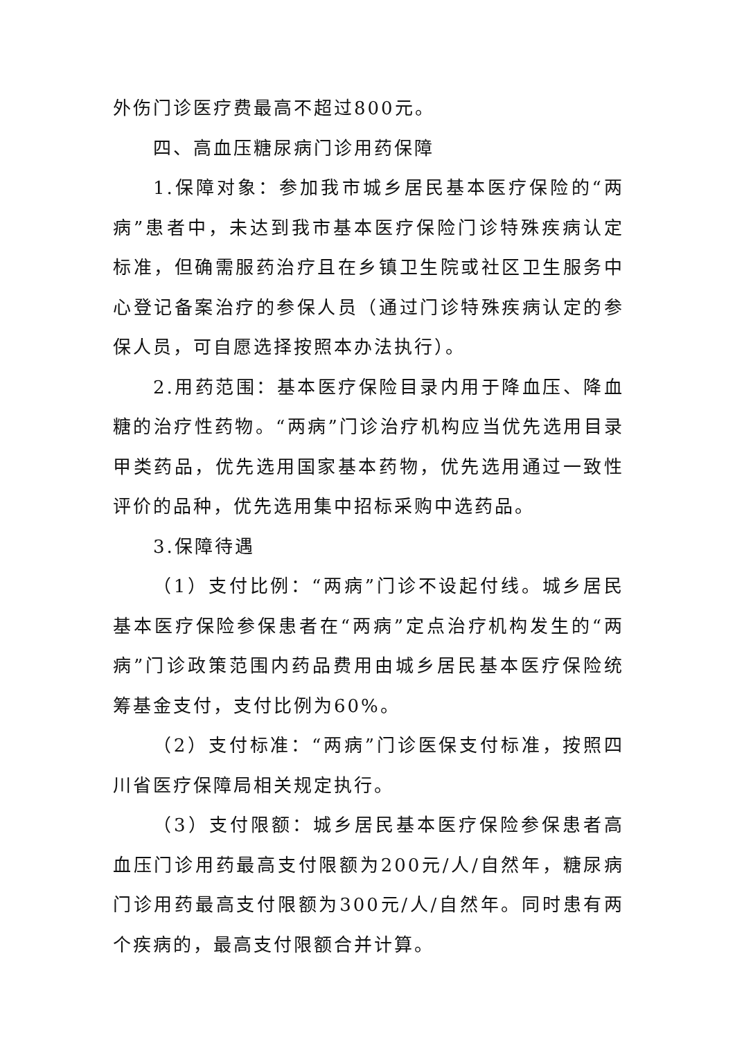外伤门诊医疗费最高不超过800元。
四、高血压糖尿病门诊用药保障
1.保障对象：参加我市城乡居民基本医疗保险的“两病”患者中，未达到我市基本医疗保险门诊特殊疾病认定标准，但确需服药治疗且在乡镇卫生院或社区卫生服务中心登记备案治疗的参保人员（通过门诊特殊疾病认定的参保人员，可自愿选择按照本办法执行）。
2.用药范围：基本医疗保险目录内用于降血压、降血糖的治疗性药物。“两病”门诊治疗机构应当优先选用目录甲类药品，优先选用国家基本药物，优先选用通过一致性评价的品种，优先选用集中招标采购中选药品。
3.保障待遇
（1）支付比例：“两病”门诊不设起付线。城乡居民基本医疗保险参保患者在“两病”定点治疗机构发生的“两病”门诊政策范围内药品费用由城乡居民基本医疗保险统筹基金支付，支付比例为60%。
（2）支付标准：“两病”门诊医保支付标准，按照四川省医疗保障局相关规定执行。
（3）支付限额：城乡居民基本医疗保险参保患者高血压门诊用药最高支付限额为200元/人/自然年，糖尿病门诊用药最高支付限额为300元/人/自然年。同时患有两个疾病的，最高支付限额合并计算。